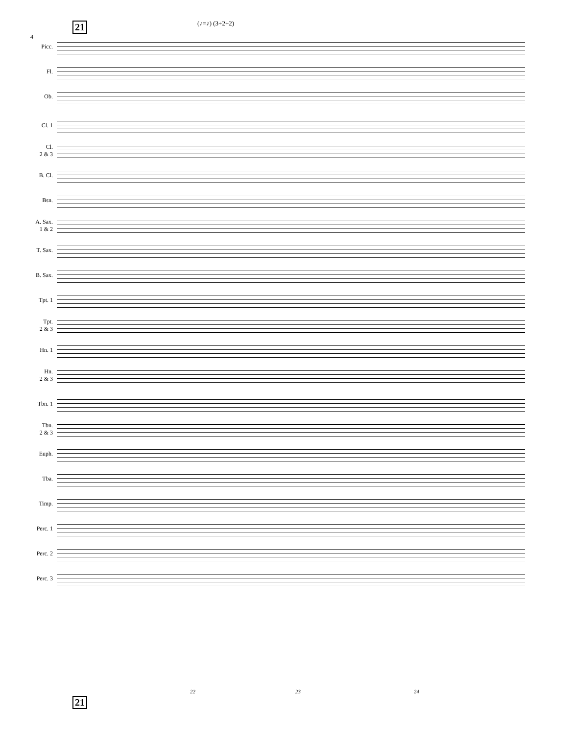4
21 (♪=♪) (3+2+2)
Picc.
Fl.
Ob.
Cl. 1
Cl.
2 & 3
B. Cl.
Bsn.
A. Sax.
1 & 2
T. Sax.
B. Sax.
Tpt. 1
Tpt.
2 & 3
Hn. 1
Hn.
2 & 3
Tbn. 1
Tbn.
2 & 3
Euph.
Tba.
Timp.
Perc. 1
Perc. 2
Perc. 3
22 23 24
21